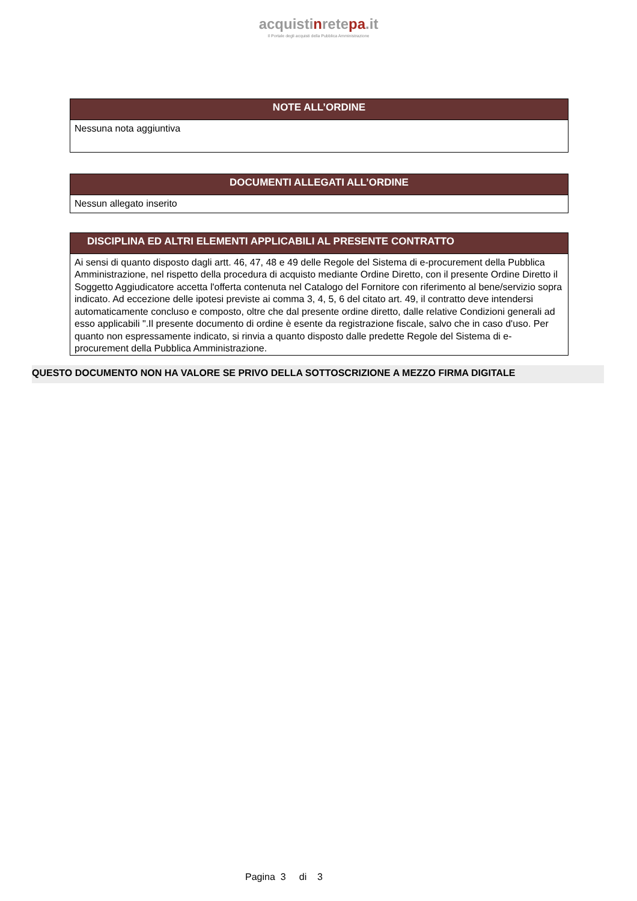acquistinretepa.it
Il Portale degli acquisti della Pubblica Amministrazione
NOTE ALL’ORDINE
Nessuna nota aggiuntiva
DOCUMENTI ALLEGATI ALL’ORDINE
Nessun allegato inserito
DISCIPLINA ED ALTRI ELEMENTI APPLICABILI AL PRESENTE CONTRATTO
Ai sensi di quanto disposto dagli artt. 46, 47, 48 e 49 delle Regole del Sistema di e-procurement della Pubblica Amministrazione, nel rispetto della procedura di acquisto mediante Ordine Diretto, con il presente Ordine Diretto il Soggetto Aggiudicatore accetta l'offerta contenuta nel Catalogo del Fornitore con riferimento al bene/servizio sopra indicato. Ad eccezione delle ipotesi previste ai comma 3, 4, 5, 6 del citato art. 49, il contratto deve intendersi automaticamente concluso e composto, oltre che dal presente ordine diretto, dalle relative Condizioni generali ad esso applicabili ".Il presente documento di ordine è esente da registrazione fiscale, salvo che in caso d'uso. Per quanto non espressamente indicato, si rinvia a quanto disposto dalle predette Regole del Sistema di e-procurement della Pubblica Amministrazione.
QUESTO DOCUMENTO NON HA VALORE SE PRIVO DELLA SOTTOSCRIZIONE A MEZZO FIRMA DIGITALE
Pagina 3 di 3